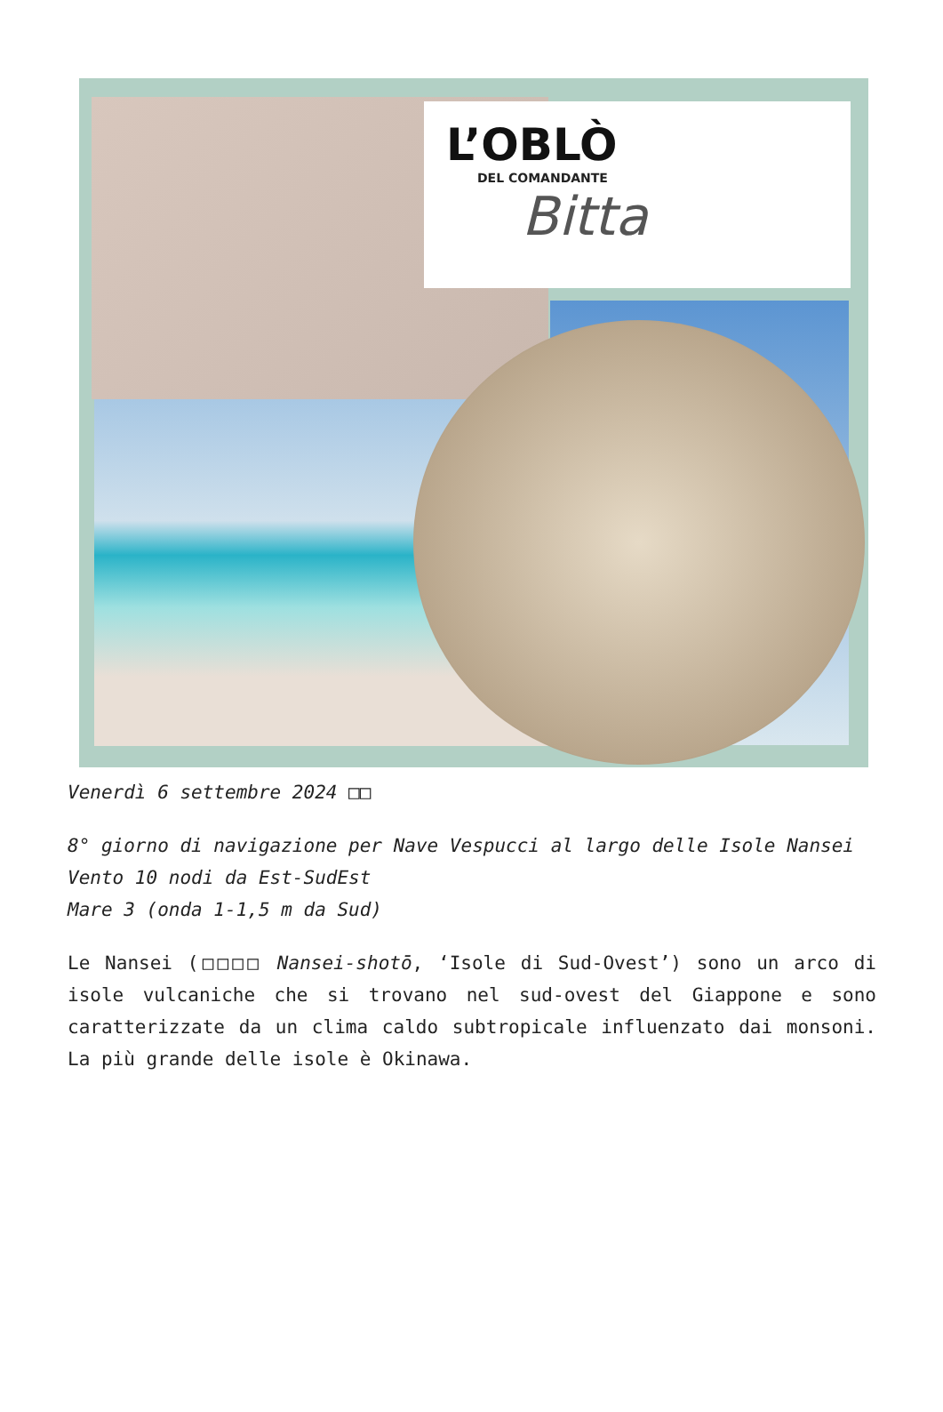L’OBLÒ
DEL COMANDANTE
Bitta
Venerdì 6 settembre 2024 □□
8° giorno di navigazione per Nave Vespucci al largo delle Isole Nansei
Vento 10 nodi da Est-SudEst
Mare 3 (onda 1-1,5 m da Sud)
Le Nansei (□□□□ Nansei-shotō, ‘Isole di Sud-Ovest’) sono un arco di isole vulcaniche che si trovano nel sud-ovest del Giappone e sono caratterizzate da un clima caldo subtropicale influenzato dai monsoni. La più grande delle isole è Okinawa.